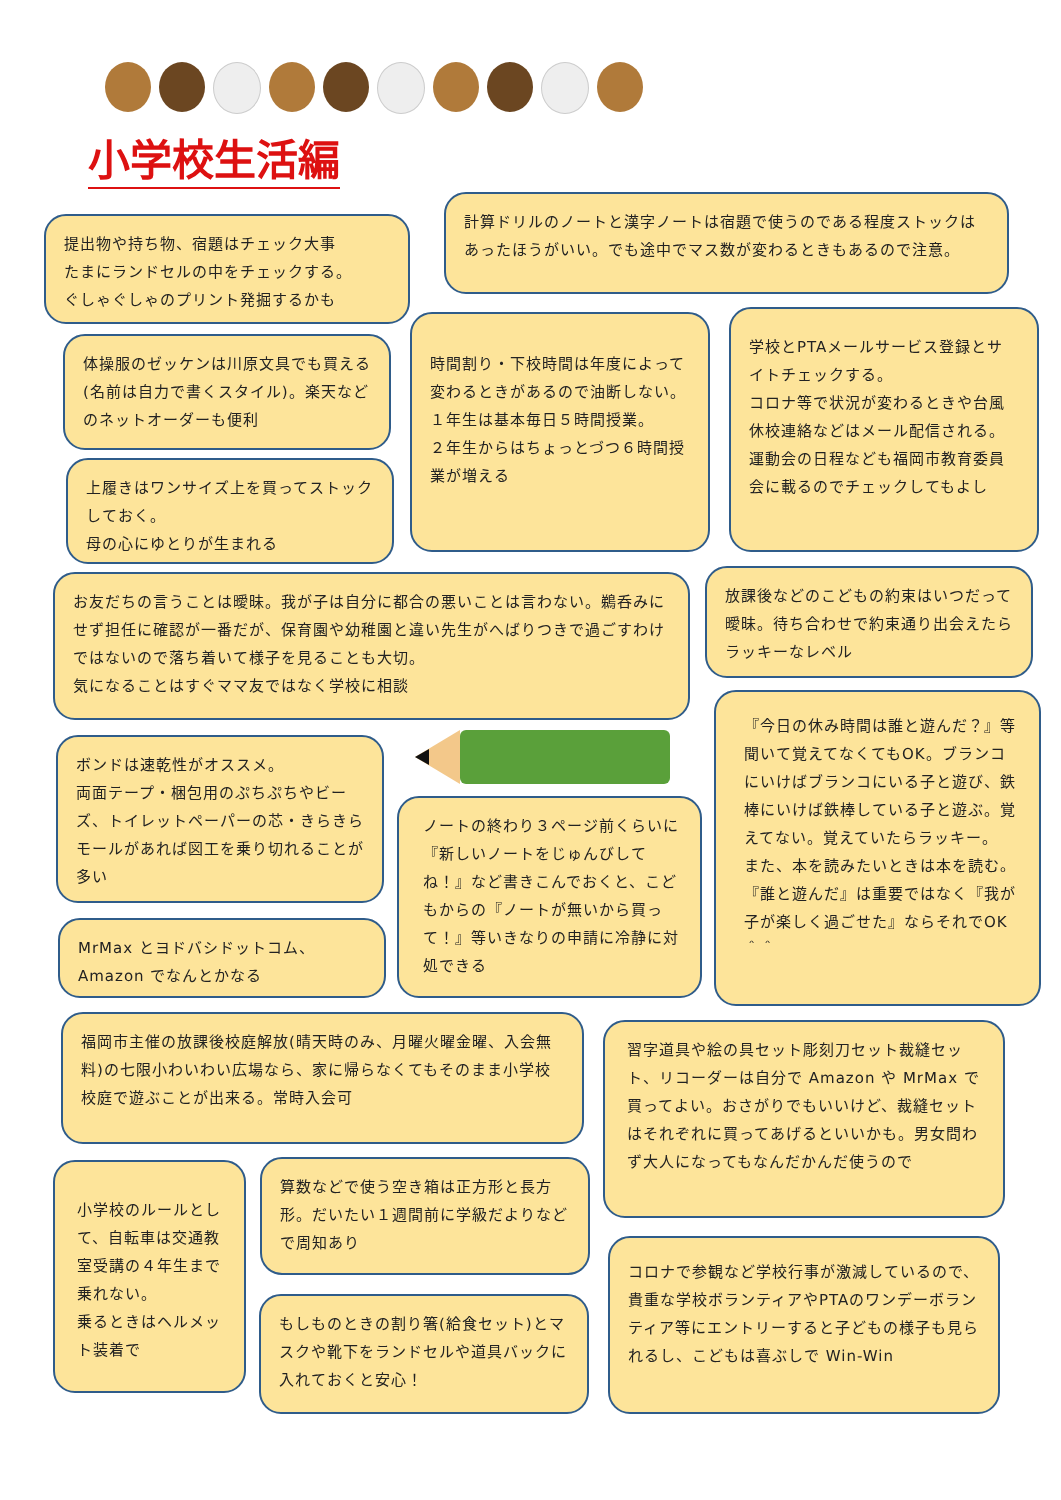小学校生活編
提出物や持ち物、宿題はチェック大事
たまにランドセルの中をチェックする。
ぐしゃぐしゃのプリント発掘するかも
計算ドリルのノートと漢字ノートは宿題で使うのである程度ストックはあったほうがいい。でも途中でマス数が変わるときもあるので注意。
体操服のゼッケンは川原文具でも買える(名前は自力で書くスタイル)。楽天などのネットオーダーも便利
時間割り・下校時間は年度によって変わるときがあるので油断しない。
１年生は基本毎日５時間授業。
２年生からはちょっとづつ６時間授業が増える
学校とPTAメールサービス登録とサイトチェックする。
コロナ等で状況が変わるときや台風休校連絡などはメール配信される。運動会の日程なども福岡市教育委員会に載るのでチェックしてもよし
上履きはワンサイズ上を買ってストックしておく。
母の心にゆとりが生まれる
お友だちの言うことは曖昧。我が子は自分に都合の悪いことは言わない。鵜呑みにせず担任に確認が一番だが、保育園や幼稚園と違い先生がへばりつきで過ごすわけではないので落ち着いて様子を見ることも大切。
気になることはすぐママ友ではなく学校に相談
放課後などのこどもの約束はいつだって曖昧。待ち合わせで約束通り出会えたらラッキーなレベル
ボンドは速乾性がオススメ。
両面テープ・梱包用のぷちぷちやビーズ、トイレットペーパーの芯・きらきらモールがあれば図工を乗り切れることが多い
『今日の休み時間は誰と遊んだ？』等聞いて覚えてなくてもOK。ブランコにいけばブランコにいる子と遊び、鉄棒にいけば鉄棒している子と遊ぶ。覚えてない。覚えていたらラッキー。
また、本を読みたいときは本を読む。『誰と遊んだ』は重要ではなく『我が子が楽しく過ごせた』ならそれでOK＾＾
ノートの終わり３ページ前くらいに『新しいノートをじゅんびしてね！』など書きこんでおくと、こどもからの『ノートが無いから買って！』等いきなりの申請に冷静に対処できる
MrMax とヨドバシドットコム、Amazon でなんとかなる
福岡市主催の放課後校庭解放(晴天時のみ、月曜火曜金曜、入会無料)の七限小わいわい広場なら、家に帰らなくてもそのまま小学校校庭で遊ぶことが出来る。常時入会可
習字道具や絵の具セット彫刻刀セット裁縫セット、リコーダーは自分で Amazon や MrMax で買ってよい。おさがりでもいいけど、裁縫セットはそれぞれに買ってあげるといいかも。男女問わず大人になってもなんだかんだ使うので
小学校のルールとして、自転車は交通教室受講の４年生まで乗れない。
乗るときはヘルメット装着で
算数などで使う空き箱は正方形と長方形。だいたい１週間前に学級だよりなどで周知あり
コロナで参観など学校行事が激減しているので、貴重な学校ボランティアやPTAのワンデーボランティア等にエントリーすると子どもの様子も見られるし、こどもは喜ぶしで Win-Win
もしものときの割り箸(給食セット)とマスクや靴下をランドセルや道具バックに入れておくと安心！